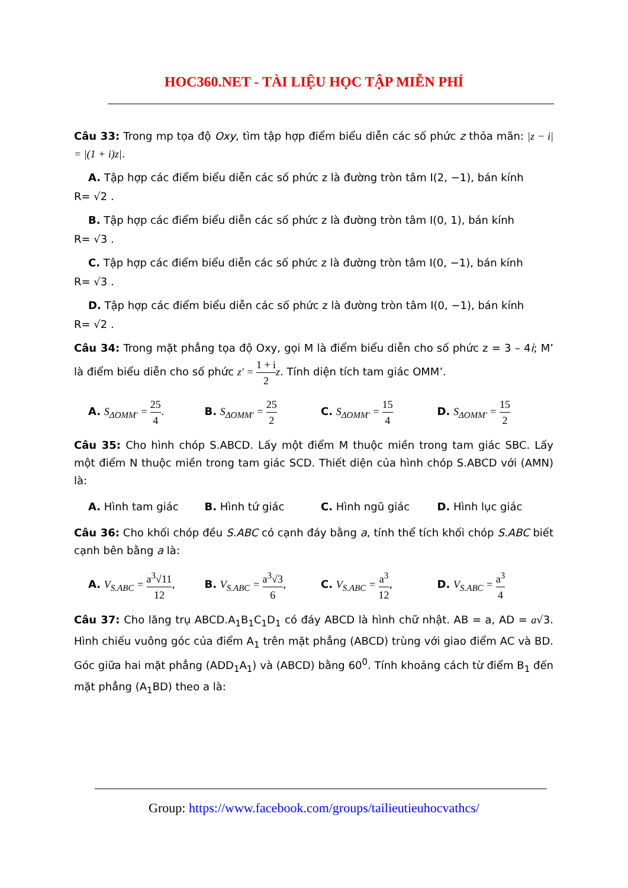HOC360.NET - TÀI LIỆU HỌC TẬP MIỄN PHÍ
Câu 33: Trong mp tọa độ Oxy, tìm tập hợp điểm biểu diễn các số phức z thỏa mãn: |z − i| = |(1 + i)z|.
A. Tập hợp các điểm biểu diễn các số phức z là đường tròn tâm I(2, −1), bán kính
R= √2 .
B. Tập hợp các điểm biểu diễn các số phức z là đường tròn tâm I(0, 1), bán kính
R= √3 .
C. Tập hợp các điểm biểu diễn các số phức z là đường tròn tâm I(0, −1), bán kính
R= √3 .
D. Tập hợp các điểm biểu diễn các số phức z là đường tròn tâm I(0, −1), bán kính
R= √2 .
Câu 34: Trong mặt phẳng tọa độ Oxy, gọi M là điểm biểu diễn cho số phức z = 3 – 4i; M’ là điểm biểu diễn cho số phức z′ = 1 + i 2 z. Tính diện tích tam giác OMM’.
A. S<sub>ΔOMM'</sub> = 25 4. B. S<sub>ΔOMM'</sub> = 25 2
C. S<sub>ΔOMM'</sub> = 15 4
D. S<sub>ΔOMM'</sub> = 15 2
Câu 35: Cho hình chóp S.ABCD. Lấy một điểm M thuộc miền trong tam giác SBC. Lấy một điểm N thuộc miền trong tam giác SCD. Thiết diện của hình chóp S.ABCD với (AMN) là:
A. Hình tam giác B. Hình tứ giác C. Hình ngũ giác D. Hình lục giác
Câu 36: Cho khối chóp đều S.ABC có cạnh đáy bằng a, tính thể tích khối chóp S.ABC biết cạnh bên bằng a là:
A. V<sub>S.ABC</sub> = a<sup>3</sup>√11 12,
B. V<sub>S.ABC</sub> = a<sup>3</sup>√3 6, C. V<sub>S.ABC</sub> = a<sup>3</sup> 12, D. V<sub>S.ABC</sub> = a<sup>3</sup> 4
Câu 37: Cho lăng trụ ABCD.A<sub>1</sub>B<sub>1</sub>C<sub>1</sub>D<sub>1</sub> có đáy ABCD là hình chữ nhật. AB = a, AD = a√3. Hình chiếu vuông góc của điểm A<sub>1</sub> trên mặt phẳng (ABCD) trùng với giao điểm AC và BD. Góc giữa hai mặt phẳng (ADD<sub>1</sub>A<sub>1</sub>) và (ABCD) bằng 60<sup>0</sup>. Tính khoảng cách từ điểm B<sub>1</sub> đến mặt phẳng (A<sub>1</sub>BD) theo a là:
Group: https://www.facebook.com/groups/tailieutieuhocvathcs/